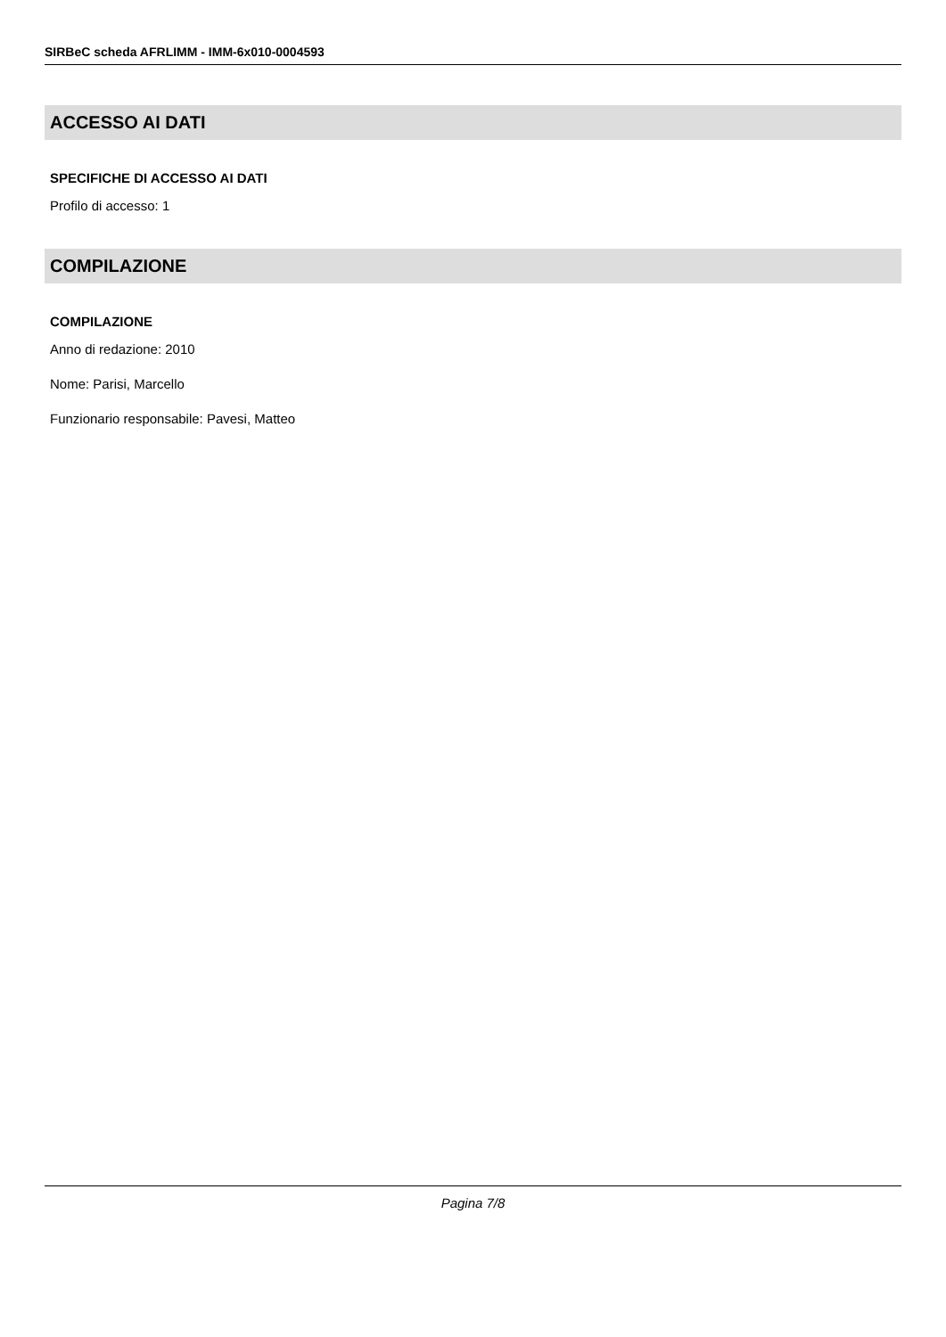SIRBeC scheda AFRLIMM - IMM-6x010-0004593
ACCESSO AI DATI
SPECIFICHE DI ACCESSO AI DATI
Profilo di accesso: 1
COMPILAZIONE
COMPILAZIONE
Anno di redazione: 2010
Nome: Parisi, Marcello
Funzionario responsabile: Pavesi, Matteo
Pagina 7/8